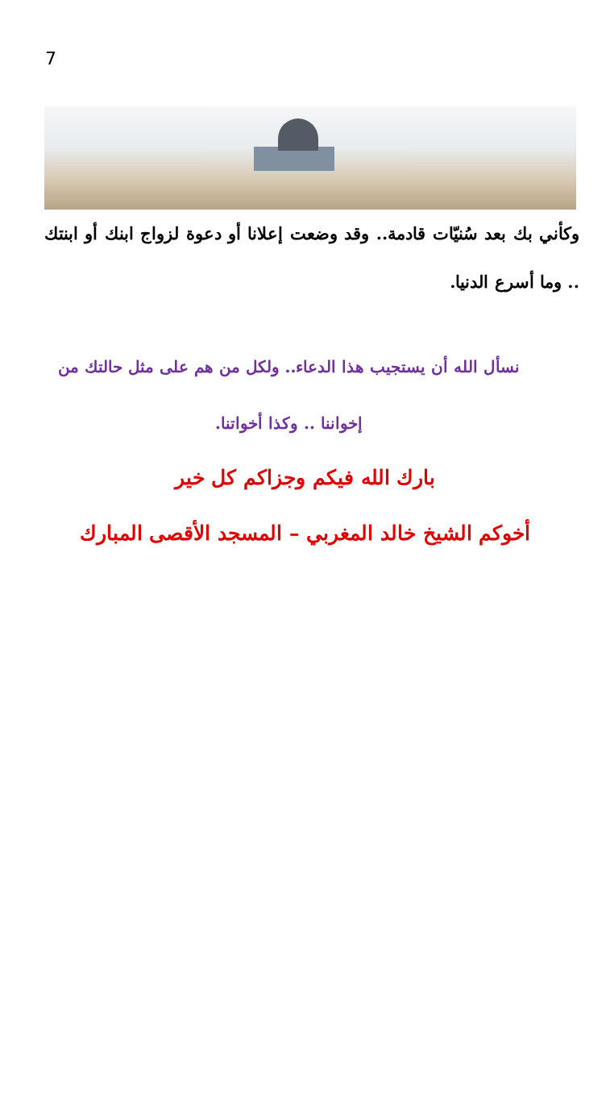7
وكأني بك بعد سُنيّات قادمة.. وقد وضعت إعلانا أو دعوة لزواج ابنك أو ابنتك .. وما أسرع الدنيا.
نسأل الله أن يستجيب هذا الدعاء.. ولكل من هم على مثل حالتك من إخواننا .. وكذا أخواتنا.
بارك الله فيكم وجزاكم كل خير
أخوكم الشيخ خالد المغربي – المسجد الأقصى المبارك